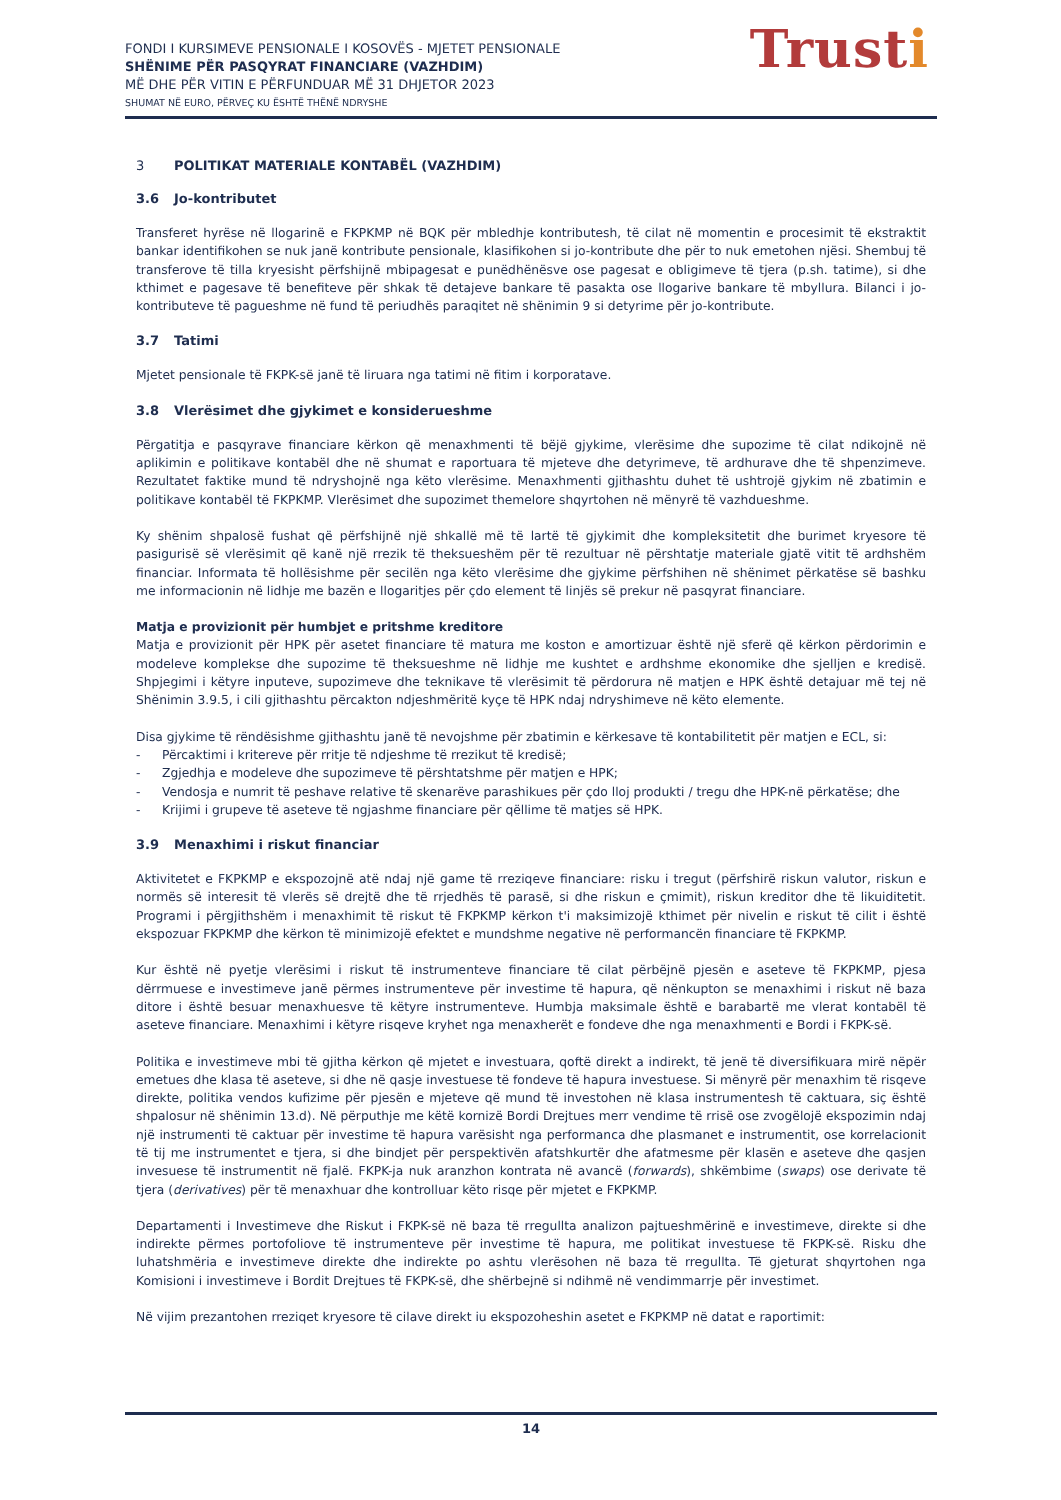FONDI I KURSIMEVE PENSIONALE I KOSOVËS - MJETET PENSIONALE
SHËNIME PËR PASQYRAT FINANCIARE (VAZHDIM)
MË DHE PËR VITIN E PËRFUNDUAR MË 31 DHJETOR 2023
SHUMAT NË EURO, PËRVEÇ KU ËSHTË THËNË NDRYSHE
Trusti
3 POLITIKAT MATERIALE KONTABËL (VAZHDIM)
3.6 Jo-kontributet
Transferet hyrëse në llogarinë e FKPKMP në BQK për mbledhje kontributesh, të cilat në momentin e procesimit të ekstraktit bankar identifikohen se nuk janë kontribute pensionale, klasifikohen si jo-kontribute dhe për to nuk emetohen njësi. Shembuj të transferove të tilla kryesisht përfshijnë mbipagesat e punëdhënësve ose pagesat e obligimeve të tjera (p.sh. tatime), si dhe kthimet e pagesave të benefiteve për shkak të detajeve bankare të pasakta ose llogarive bankare të mbyllura. Bilanci i jo-kontributeve të pagueshme në fund të periudhës paraqitet në shënimin 9 si detyrime për jo-kontribute.
3.7 Tatimi
Mjetet pensionale të FKPK-së janë të liruara nga tatimi në fitim i korporatave.
3.8 Vlerësimet dhe gjykimet e konsiderueshme
Përgatitja e pasqyrave financiare kërkon që menaxhmenti të bëjë gjykime, vlerësime dhe supozime të cilat ndikojnë në aplikimin e politikave kontabël dhe në shumat e raportuara të mjeteve dhe detyrimeve, të ardhurave dhe të shpenzimeve. Rezultatet faktike mund të ndryshojnë nga këto vlerësime. Menaxhmenti gjithashtu duhet të ushtrojë gjykim në zbatimin e politikave kontabël të FKPKMP. Vlerësimet dhe supozimet themelore shqyrtohen në mënyrë të vazhdueshme.
Ky shënim shpalosë fushat që përfshijnë një shkallë më të lartë të gjykimit dhe kompleksitetit dhe burimet kryesore të pasigurisë së vlerësimit që kanë një rrezik të theksueshëm për të rezultuar në përshtatje materiale gjatë vitit të ardhshëm financiar. Informata të hollësishme për secilën nga këto vlerësime dhe gjykime përfshihen në shënimet përkatëse së bashku me informacionin në lidhje me bazën e llogaritjes për çdo element të linjës së prekur në pasqyrat financiare.
Matja e provizionit për humbjet e pritshme kreditore
Matja e provizionit për HPK për asetet financiare të matura me koston e amortizuar është një sferë që kërkon përdorimin e modeleve komplekse dhe supozime të theksueshme në lidhje me kushtet e ardhshme ekonomike dhe sjelljen e kredisë. Shpjegimi i këtyre inputeve, supozimeve dhe teknikave të vlerësimit të përdorura në matjen e HPK është detajuar më tej në Shënimin 3.9.5, i cili gjithashtu përcakton ndjeshmëritë kyçe të HPK ndaj ndryshimeve në këto elemente.
Disa gjykime të rëndësishme gjithashtu janë të nevojshme për zbatimin e kërkesave të kontabilitetit për matjen e ECL, si:
- Përcaktimi i kritereve për rritje të ndjeshme të rrezikut të kredisë;
- Zgjedhja e modeleve dhe supozimeve të përshtatshme për matjen e HPK;
- Vendosja e numrit të peshave relative të skenarëve parashikues për çdo lloj produkti / tregu dhe HPK-në përkatëse; dhe
- Krijimi i grupeve të aseteve të ngjashme financiare për qëllime të matjes së HPK.
3.9 Menaxhimi i riskut financiar
Aktivitetet e FKPKMP e ekspozojnë atë ndaj një game të rreziqeve financiare: risku i tregut (përfshirë riskun valutor, riskun e normës së interesit të vlerës së drejtë dhe të rrjedhës të parasë, si dhe riskun e çmimit), riskun kreditor dhe të likuiditetit. Programi i përgjithshëm i menaxhimit të riskut të FKPKMP kërkon t'i maksimizojë kthimet për nivelin e riskut të cilit i është ekspozuar FKPKMP dhe kërkon të minimizojë efektet e mundshme negative në performancën financiare të FKPKMP.
Kur është në pyetje vlerësimi i riskut të instrumenteve financiare të cilat përbëjnë pjesën e aseteve të FKPKMP, pjesa dërrmuese e investimeve janë përmes instrumenteve për investime të hapura, që nënkupton se menaxhimi i riskut në baza ditore i është besuar menaxhuesve të këtyre instrumenteve. Humbja maksimale është e barabartë me vlerat kontabël të aseteve financiare. Menaxhimi i këtyre risqeve kryhet nga menaxherët e fondeve dhe nga menaxhmenti e Bordi i FKPK-së.
Politika e investimeve mbi të gjitha kërkon që mjetet e investuara, qoftë direkt a indirekt, të jenë të diversifikuara mirë nëpër emetues dhe klasa të aseteve, si dhe në qasje investuese të fondeve të hapura investuese. Si mënyrë për menaxhim të risqeve direkte, politika vendos kufizime për pjesën e mjeteve që mund të investohen në klasa instrumentesh të caktuara, siç është shpalosur në shënimin 13.d). Në përputhje me këtë kornizë Bordi Drejtues merr vendime të rrisë ose zvogëlojë ekspozimin ndaj një instrumenti të caktuar për investime të hapura varësisht nga performanca dhe plasmanet e instrumentit, ose korrelacionit të tij me instrumentet e tjera, si dhe bindjet për perspektivën afatshkurtër dhe afatmesme për klasën e aseteve dhe qasjen invesuese të instrumentit në fjalë. FKPK-ja nuk aranzhon kontrata në avancë (forwards), shkëmbime (swaps) ose derivate të tjera (derivatives) për të menaxhuar dhe kontrolluar këto risqe për mjetet e FKPKMP.
Departamenti i Investimeve dhe Riskut i FKPK-së në baza të rregullta analizon pajtueshmërinë e investimeve, direkte si dhe indirekte përmes portofoliove të instrumenteve për investime të hapura, me politikat investuese të FKPK-së. Risku dhe luhatshmëria e investimeve direkte dhe indirekte po ashtu vlerësohen në baza të rregullta. Të gjeturat shqyrtohen nga Komisioni i investimeve i Bordit Drejtues të FKPK-së, dhe shërbejnë si ndihmë në vendimmarrje për investimet.
Në vijim prezantohen rreziqet kryesore të cilave direkt iu ekspozoheshin asetet e FKPKMP në datat e raportimit:
14